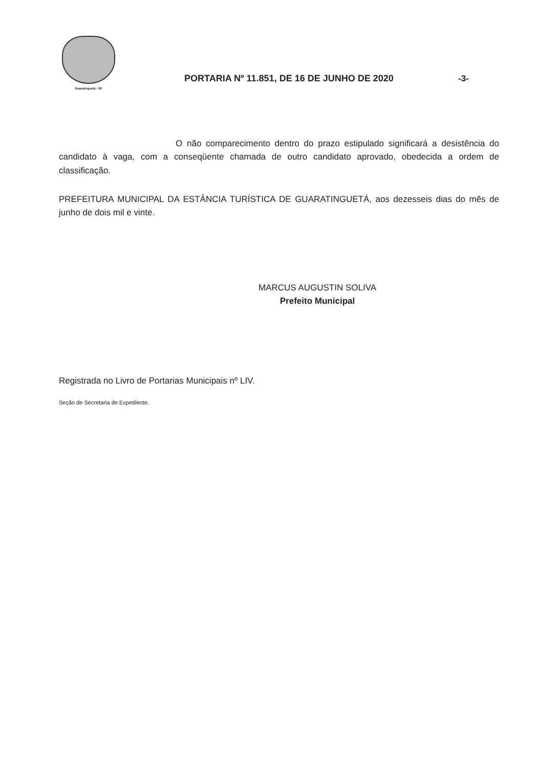Guaratinguetá - SP
PORTARIA Nº 11.851, DE 16 DE JUNHO DE 2020
-3-
O não comparecimento dentro do prazo estipulado significará a desistência do candidato à vaga, com a conseqüente chamada de outro candidato aprovado, obedecida a ordem de classificação.
PREFEITURA MUNICIPAL DA ESTÂNCIA TURÍSTICA DE GUARATINGUETÁ, aos dezesseis dias do mês de junho de dois mil e vinte.
MARCUS AUGUSTIN SOLIVA
Prefeito Municipal
Registrada no Livro de Portarias Municipais nº LIV.
Seção de Secretaria de Expediente.